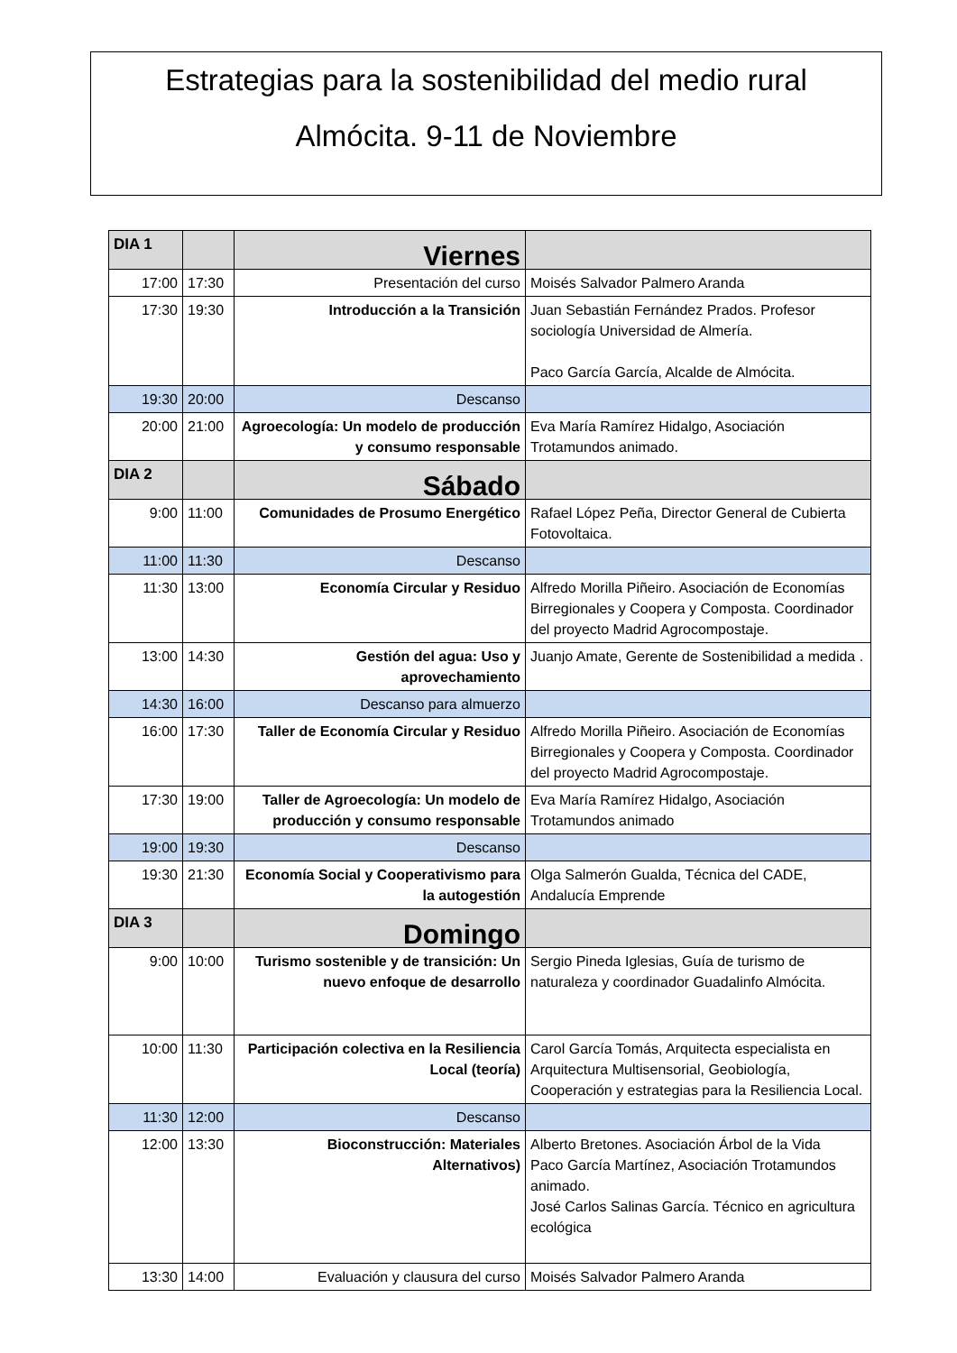Estrategias para la sostenibilidad del medio rural
Almócita. 9-11 de Noviembre
| DIA 1 | | Viernes | |
| 17:00 | 17:30 | Presentación del curso | Moisés Salvador Palmero Aranda |
| 17:30 | 19:30 | Introducción a la Transición | Juan Sebastián Fernández Prados. Profesor sociología Universidad de Almería. Paco García García, Alcalde de Almócita. |
| 19:30 | 20:00 | Descanso | |
| 20:00 | 21:00 | Agroecología: Un modelo de producción y consumo responsable | Eva María Ramírez Hidalgo, Asociación Trotamundos animado. |
| DIA 2 | | Sábado | |
| 9:00 | 11:00 | Comunidades de Prosumo Energético | Rafael López Peña, Director General de Cubierta Fotovoltaica. |
| 11:00 | 11:30 | Descanso | |
| 11:30 | 13:00 | Economía Circular y Residuo | Alfredo Morilla Piñeiro. Asociación de Economías Birregionales y Coopera y Composta. Coordinador del proyecto Madrid Agrocompostaje. |
| 13:00 | 14:30 | Gestión del agua: Uso y aprovechamiento | Juanjo Amate, Gerente de Sostenibilidad a medida . |
| 14:30 | 16:00 | Descanso para almuerzo | |
| 16:00 | 17:30 | Taller de Economía Circular y Residuo | Alfredo Morilla Piñeiro. Asociación de Economías Birregionales y Coopera y Composta. Coordinador del proyecto Madrid Agrocompostaje. |
| 17:30 | 19:00 | Taller de Agroecología: Un modelo de producción y consumo responsable | Eva María Ramírez Hidalgo, Asociación Trotamundos animado |
| 19:00 | 19:30 | Descanso | |
| 19:30 | 21:30 | Economía Social y Cooperativismo para la autogestión | Olga Salmerón Gualda, Técnica del CADE, Andalucía Emprende |
| DIA 3 | | Domingo | |
| 9:00 | 10:00 | Turismo sostenible y de transición: Un nuevo enfoque de desarrollo | Sergio Pineda Iglesias, Guía de turismo de naturaleza y coordinador Guadalinfo Almócita. |
| 10:00 | 11:30 | Participación colectiva en la Resiliencia Local (teoría) | Carol García Tomás, Arquitecta especialista en Arquitectura Multisensorial, Geobiología, Cooperación y estrategias para la Resiliencia Local. |
| 11:30 | 12:00 | Descanso | |
| 12:00 | 13:30 | Bioconstrucción: Materiales Alternativos) | Alberto Bretones. Asociación Árbol de la Vida Paco García Martínez, Asociación Trotamundos animado. José Carlos Salinas García. Técnico en agricultura ecológica |
| 13:30 | 14:00 | Evaluación y clausura del curso | Moisés Salvador Palmero Aranda |